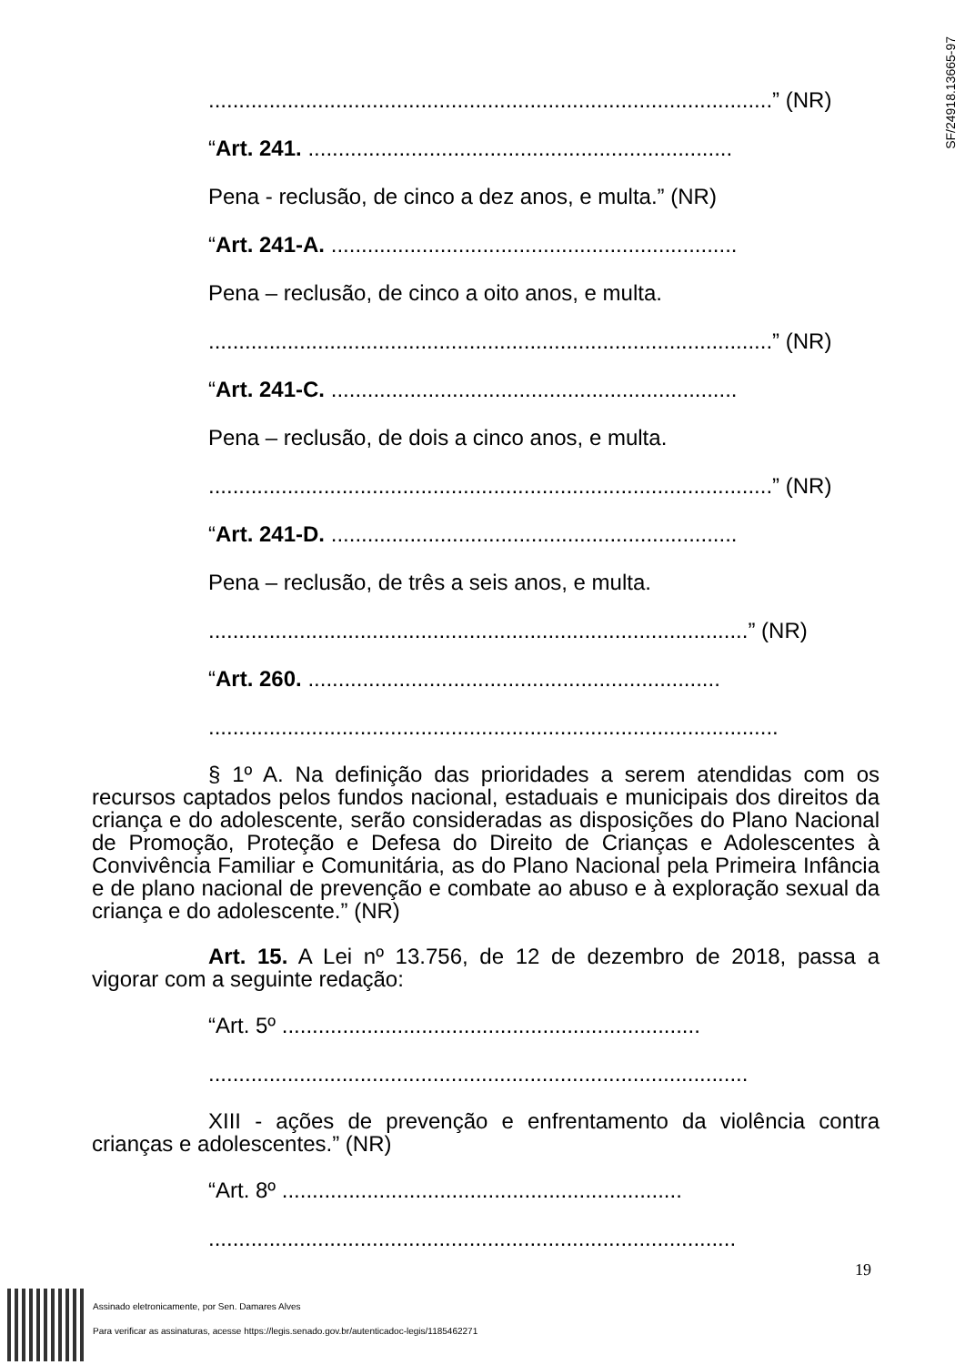SF/24918.13665-97
.............................................................................................” (NR)
“Art. 241. ......................................................................
Pena - reclusão, de cinco a dez anos, e multa.” (NR)
“Art. 241-A. ...................................................................
Pena – reclusão, de cinco a oito anos, e multa.
.............................................................................................” (NR)
“Art. 241-C. ...................................................................
Pena – reclusão, de dois a cinco anos, e multa.
.............................................................................................” (NR)
“Art. 241-D. ...................................................................
Pena – reclusão, de três a seis anos, e multa.
.........................................................................................” (NR)
“Art. 260. ....................................................................
..............................................................................................
§ 1º A. Na definição das prioridades a serem atendidas com os recursos captados pelos fundos nacional, estaduais e municipais dos direitos da criança e do adolescente, serão consideradas as disposições do Plano Nacional de Promoção, Proteção e Defesa do Direito de Crianças e Adolescentes à Convivência Familiar e Comunitária, as do Plano Nacional pela Primeira Infância e de plano nacional de prevenção e combate ao abuso e à exploração sexual da criança e do adolescente.” (NR)
Art. 15. A Lei nº 13.756, de 12 de dezembro de 2018, passa a vigorar com a seguinte redação:
“Art. 5º .....................................................................
.........................................................................................
XIII - ações de prevenção e enfrentamento da violência contra crianças e adolescentes.” (NR)
“Art. 8º ..................................................................
.......................................................................................
19
Assinado eletronicamente, por Sen. Damares Alves
Para verificar as assinaturas, acesse https://legis.senado.gov.br/autenticadoc-legis/1185462271